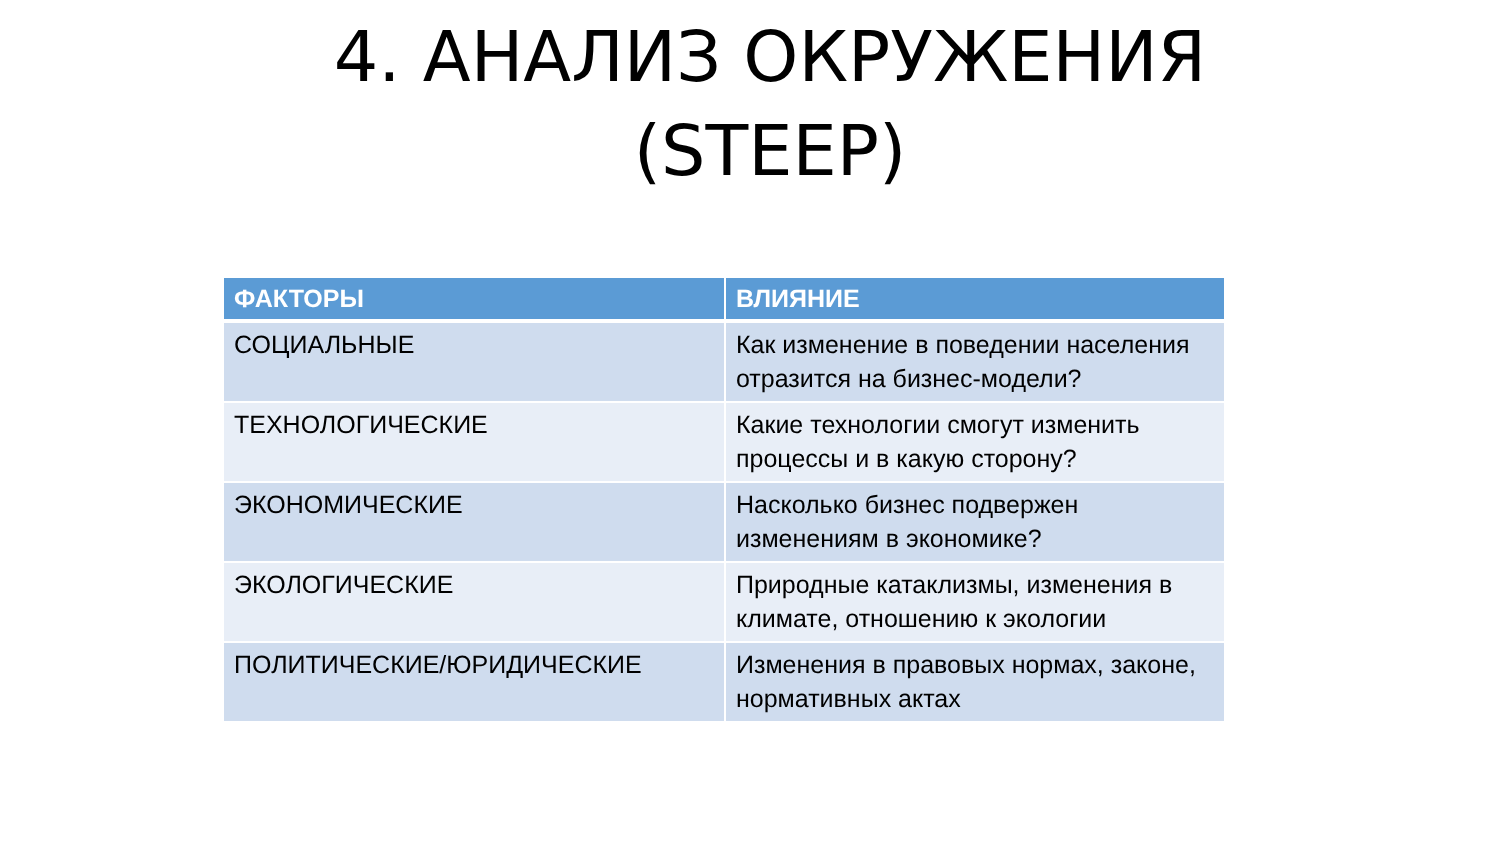4. АНАЛИЗ ОКРУЖЕНИЯ
(STEEP)
| ФАКТОРЫ | ВЛИЯНИЕ |
| --- | --- |
| СОЦИАЛЬНЫЕ | Как изменение в поведении населения отразится на бизнес-модели? |
| ТЕХНОЛОГИЧЕСКИЕ | Какие технологии смогут изменить процессы и в какую сторону? |
| ЭКОНОМИЧЕСКИЕ | Насколько бизнес подвержен изменениям в экономике? |
| ЭКОЛОГИЧЕСКИЕ | Природные катаклизмы, изменения в климате, отношению к экологии |
| ПОЛИТИЧЕСКИЕ/ЮРИДИЧЕСКИЕ | Изменения в правовых нормах, законе, нормативных актах |